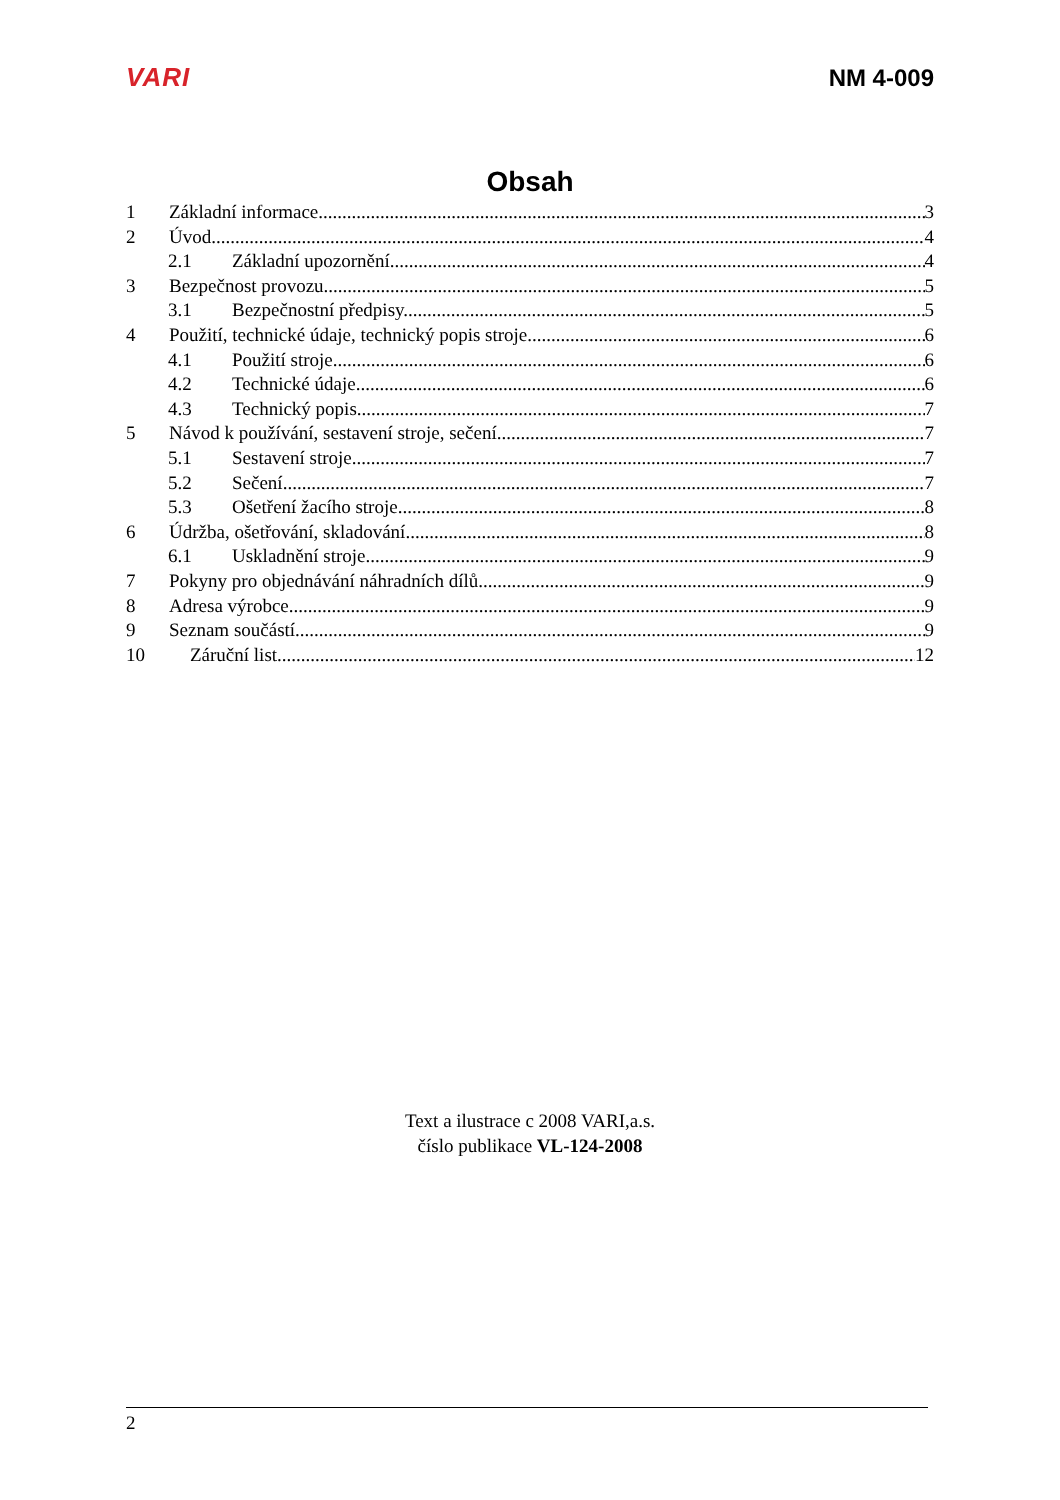VARI NM 4-009
Obsah
1 Základní informace. 3
2 Úvod. 4
2.1 Základní upozornění. 4
3 Bezpečnost provozu. 5
3.1 Bezpečnostní předpisy. 5
4 Použití, technické údaje, technický popis stroje. 6
4.1 Použití stroje. 6
4.2 Technické údaje. 6
4.3 Technický popis 7
5 Návod k používání, sestavení stroje, sečení. 7
5.1 Sestavení stroje 7
5.2 Sečení. 7
5.3 Ošetření žacího stroje. 8
6 Údržba, ošetřování, skladování. 8
6.1 Uskladnění stroje 9
7 Pokyny pro objednávání náhradních dílů 9
8 Adresa výrobce 9
9 Seznam součástí. 9
10 Záruční list. 12
Text a ilustrace c 2008 VARI,a.s.
číslo publikace VL-124-2008
2